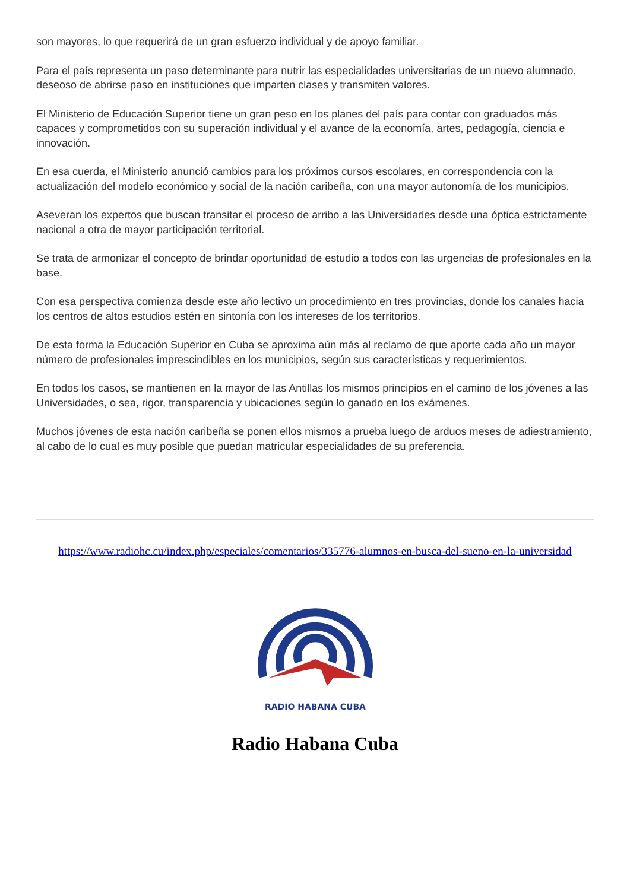son mayores, lo que requerirá de un gran esfuerzo individual y de apoyo familiar.
Para el país representa un paso determinante para nutrir las especialidades universitarias de un nuevo alumnado, deseoso de abrirse paso en instituciones que imparten clases y transmiten valores.
El Ministerio de Educación Superior tiene un gran peso en los planes del país para contar con graduados más capaces y comprometidos con su superación individual y el avance de la economía, artes, pedagogía, ciencia e innovación.
En esa cuerda, el Ministerio anunció cambios para los próximos cursos escolares, en correspondencia con la actualización del modelo económico y social de la nación caribeña, con una mayor autonomía de los municipios.
Aseveran los expertos que buscan transitar el proceso de arribo a las Universidades desde una óptica estrictamente nacional a otra de mayor participación territorial.
Se trata de armonizar el concepto de brindar oportunidad de estudio a todos con las urgencias de profesionales en la base.
Con esa perspectiva comienza desde este año lectivo un procedimiento en tres provincias, donde los canales hacia los centros de altos estudios estén en sintonía con los intereses de los territorios.
De esta forma la Educación Superior en Cuba se aproxima aún más al reclamo de que aporte cada año un mayor número de profesionales imprescindibles en los municipios, según sus características y requerimientos.
En todos los casos, se mantienen en la mayor de las Antillas los mismos principios en el camino de los jóvenes a las Universidades, o sea, rigor, transparencia y ubicaciones según lo ganado en los exámenes.
Muchos jóvenes de esta nación caribeña se ponen ellos mismos a prueba luego de arduos meses de adiestramiento, al cabo de lo cual es muy posible que puedan matricular especialidades de su preferencia.
https://www.radiohc.cu/index.php/especiales/comentarios/335776-alumnos-en-busca-del-sueno-en-la-universidad
RADIO HABANA CUBA
Radio Habana Cuba